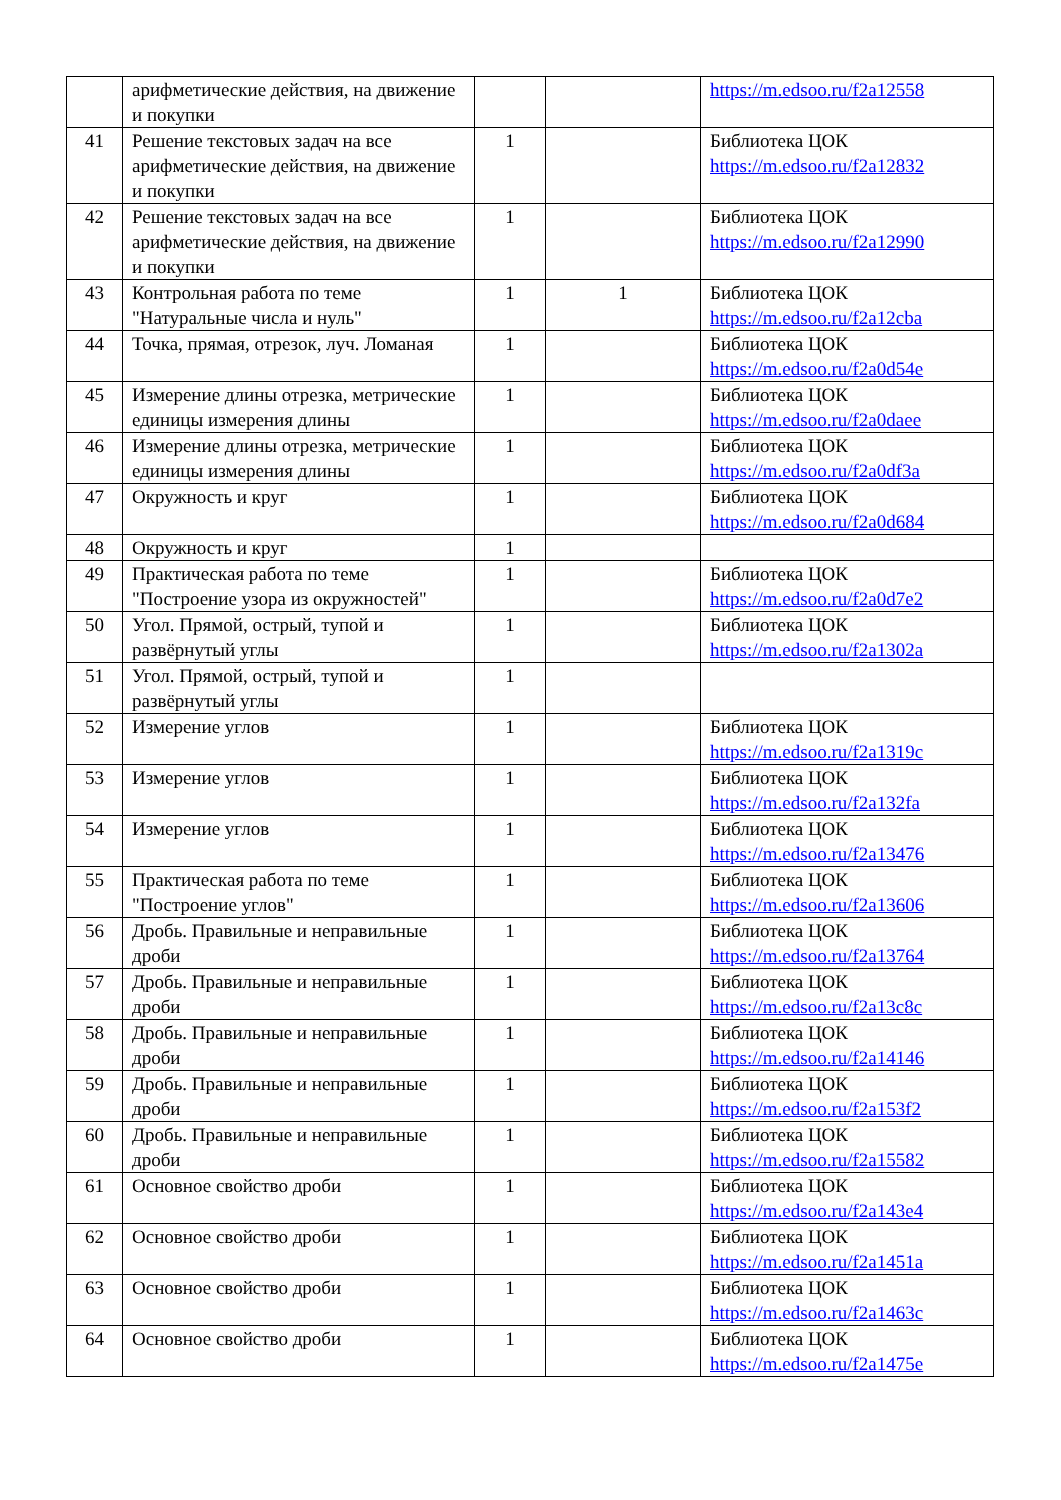| | арифметические действия, на движение и покупки | | | https://m.edsoo.ru/f2a12558 |
| 41 | Решение текстовых задач на все арифметические действия, на движение и покупки | 1 | | Библиотека ЦОК https://m.edsoo.ru/f2a12832 |
| 42 | Решение текстовых задач на все арифметические действия, на движение и покупки | 1 | | Библиотека ЦОК https://m.edsoo.ru/f2a12990 |
| 43 | Контрольная работа по теме "Натуральные числа и нуль" | 1 | 1 | Библиотека ЦОК https://m.edsoo.ru/f2a12cba |
| 44 | Точка, прямая, отрезок, луч. Ломаная | 1 | | Библиотека ЦОК https://m.edsoo.ru/f2a0d54e |
| 45 | Измерение длины отрезка, метрические единицы измерения длины | 1 | | Библиотека ЦОК https://m.edsoo.ru/f2a0daee |
| 46 | Измерение длины отрезка, метрические единицы измерения длины | 1 | | Библиотека ЦОК https://m.edsoo.ru/f2a0df3a |
| 47 | Окружность и круг | 1 | | Библиотека ЦОК https://m.edsoo.ru/f2a0d684 |
| 48 | Окружность и круг | 1 | | |
| 49 | Практическая работа по теме "Построение узора из окружностей" | 1 | | Библиотека ЦОК https://m.edsoo.ru/f2a0d7e2 |
| 50 | Угол. Прямой, острый, тупой и развёрнутый углы | 1 | | Библиотека ЦОК https://m.edsoo.ru/f2a1302a |
| 51 | Угол. Прямой, острый, тупой и развёрнутый углы | 1 | | |
| 52 | Измерение углов | 1 | | Библиотека ЦОК https://m.edsoo.ru/f2a1319c |
| 53 | Измерение углов | 1 | | Библиотека ЦОК https://m.edsoo.ru/f2a132fa |
| 54 | Измерение углов | 1 | | Библиотека ЦОК https://m.edsoo.ru/f2a13476 |
| 55 | Практическая работа по теме "Построение углов" | 1 | | Библиотека ЦОК https://m.edsoo.ru/f2a13606 |
| 56 | Дробь. Правильные и неправильные дроби | 1 | | Библиотека ЦОК https://m.edsoo.ru/f2a13764 |
| 57 | Дробь. Правильные и неправильные дроби | 1 | | Библиотека ЦОК https://m.edsoo.ru/f2a13c8c |
| 58 | Дробь. Правильные и неправильные дроби | 1 | | Библиотека ЦОК https://m.edsoo.ru/f2a14146 |
| 59 | Дробь. Правильные и неправильные дроби | 1 | | Библиотека ЦОК https://m.edsoo.ru/f2a153f2 |
| 60 | Дробь. Правильные и неправильные дроби | 1 | | Библиотека ЦОК https://m.edsoo.ru/f2a15582 |
| 61 | Основное свойство дроби | 1 | | Библиотека ЦОК https://m.edsoo.ru/f2a143e4 |
| 62 | Основное свойство дроби | 1 | | Библиотека ЦОК https://m.edsoo.ru/f2a1451a |
| 63 | Основное свойство дроби | 1 | | Библиотека ЦОК https://m.edsoo.ru/f2a1463c |
| 64 | Основное свойство дроби | 1 | | Библиотека ЦОК https://m.edsoo.ru/f2a1475e |